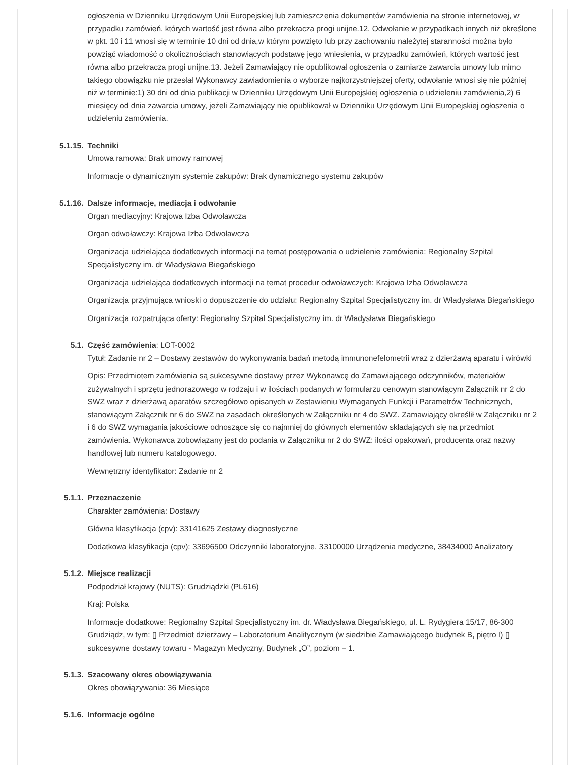ogłoszenia w Dzienniku Urzędowym Unii Europejskiej lub zamieszczenia dokumentów zamówienia na stronie internetowej, w przypadku zamówień, których wartość jest równa albo przekracza progi unijne.12. Odwołanie w przypadkach innych niż określone w pkt. 10 i 11 wnosi się w terminie 10 dni od dnia,w którym powzięto lub przy zachowaniu należytej staranności można było powziąć wiadomość o okolicznościach stanowiących podstawę jego wniesienia, w przypadku zamówień, których wartość jest równa albo przekracza progi unijne.13. Jeżeli Zamawiający nie opublikował ogłoszenia o zamiarze zawarcia umowy lub mimo takiego obowiązku nie przesłał Wykonawcy zawiadomienia o wyborze najkorzystniejszej oferty, odwołanie wnosi się nie później niż w terminie:1) 30 dni od dnia publikacji w Dzienniku Urzędowym Unii Europejskiej ogłoszenia o udzieleniu zamówienia,2) 6 miesięcy od dnia zawarcia umowy, jeżeli Zamawiający nie opublikował w Dzienniku Urzędowym Unii Europejskiej ogłoszenia o udzieleniu zamówienia.
5.1.15.
Techniki
Umowa ramowa: Brak umowy ramowej
Informacje o dynamicznym systemie zakupów: Brak dynamicznego systemu zakupów
5.1.16.
Dalsze informacje, mediacja i odwołanie
Organ mediacyjny: Krajowa Izba Odwoławcza
Organ odwoławczy: Krajowa Izba Odwoławcza
Organizacja udzielająca dodatkowych informacji na temat postępowania o udzielenie zamówienia: Regionalny Szpital Specjalistyczny im. dr Władysława Biegańskiego
Organizacja udzielająca dodatkowych informacji na temat procedur odwoławczych: Krajowa Izba Odwoławcza
Organizacja przyjmująca wnioski o dopuszczenie do udziału: Regionalny Szpital Specjalistyczny im. dr Władysława Biegańskiego
Organizacja rozpatrująca oferty: Regionalny Szpital Specjalistyczny im. dr Władysława Biegańskiego
5.1. Część zamówienia: LOT-0002
Tytuł: Zadanie nr 2 – Dostawy zestawów do wykonywania badań metodą immunonefelometrii wraz z dzierżawą aparatu i wirówki
Opis: Przedmiotem zamówienia są sukcesywne dostawy przez Wykonawcę do Zamawiającego odczynników, materiałów zużywalnych i sprzętu jednorazowego w rodzaju i w ilościach podanych w formularzu cenowym stanowiącym Załącznik nr 2 do SWZ wraz z dzierżawą aparatów szczegółowo opisanych w Zestawieniu Wymaganych Funkcji i Parametrów Technicznych, stanowiącym Załącznik nr 6 do SWZ na zasadach określonych w Załączniku nr 4 do SWZ. Zamawiający określił w Załączniku nr 2 i 6 do SWZ wymagania jakościowe odnoszące się co najmniej do głównych elementów składających się na przedmiot zamówienia. Wykonawca zobowiązany jest do podania w Załączniku nr 2 do SWZ: ilości opakowań, producenta oraz nazwy handlowej lub numeru katalogowego.
Wewnętrzny identyfikator: Zadanie nr 2
5.1.1. Przeznaczenie
Charakter zamówienia: Dostawy
Główna klasyfikacja (cpv): 33141625 Zestawy diagnostyczne
Dodatkowa klasyfikacja (cpv): 33696500 Odczynniki laboratoryjne, 33100000 Urządzenia medyczne, 38434000 Analizatory
5.1.2. Miejsce realizacji
Podpodział krajowy (NUTS): Grudziądzki (PL616)
Kraj: Polska
Informacje dodatkowe: Regionalny Szpital Specjalistyczny im. dr. Władysława Biegańskiego, ul. L. Rydygiera 15/17, 86-300 Grudziądz, w tym: ▯ Przedmiot dzierżawy – Laboratorium Analitycznym (w siedzibie Zamawiającego budynek B, piętro I) ▯ sukcesywne dostawy towaru - Magazyn Medyczny, Budynek „O”, poziom – 1.
5.1.3. Szacowany okres obowiązywania
Okres obowiązywania: 36 Miesiące
5.1.6. Informacje ogólne